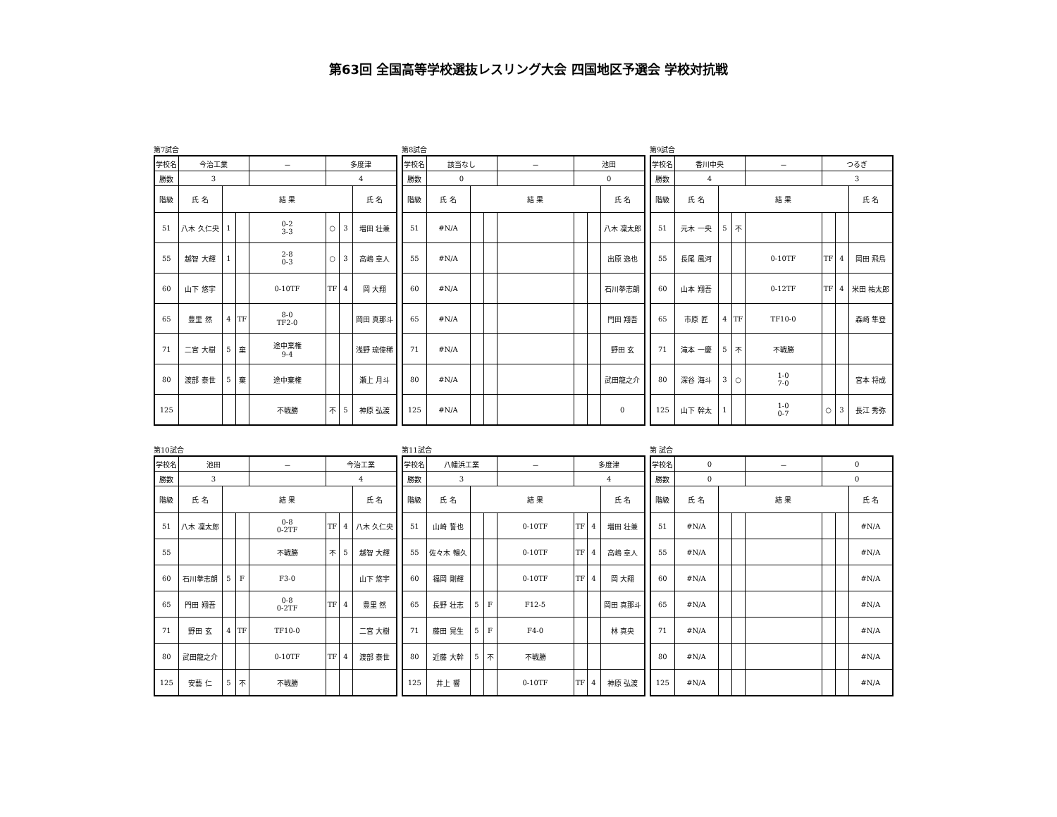第63回 全国高等学校選抜レスリング大会 四国地区予選会 学校対抗戦
第7試合
| 学校名 | 今治工業 | | | － | 多度津 | | |
| 勝数 | 3 | | | | 4 | | |
| 階級 | 氏 名 | 結 果 | | | | | 氏 名 |
| 51 | 八木 久仁央 | 1 | | 0-2 3-3 | ○ | 3 | 増田 壮兼 |
| 55 | 越智 大輝 | 1 | | 2-8 0-3 | ○ | 3 | 高嶋 章人 |
| 60 | 山下 悠宇 | | | 0-10TF | TF | 4 | 岡 大翔 |
| 65 | 豊里 然 | 4 | TF | 8-0 TF2-0 | | | 岡田 真那斗 |
| 71 | 二宮 大樹 | 5 | 棄 | 途中棄権 9-4 | | | 浅野 琉偉稀 |
| 80 | 渡部 泰世 | 5 | 棄 | 途中棄権 | | | 瀬上 月斗 |
| 125 | | | | 不戦勝 | 不 | 5 | 神原 弘渡 |
第8試合
| 学校名 | 該当なし | | | － | 池田 | | |
| 勝数 | 0 | | | | 0 | | |
| 階級 | 氏 名 | 結 果 | | | | | 氏 名 |
| 51 | #N/A | | | | | | 八木 凜太郎 |
| 55 | #N/A | | | | | | 出原 逸也 |
| 60 | #N/A | | | | | | 石川拳志朗 |
| 65 | #N/A | | | | | | 門田 翔吾 |
| 71 | #N/A | | | | | | 野田 玄 |
| 80 | #N/A | | | | | | 武田龍之介 |
| 125 | #N/A | | | | | | 0 |
第9試合
| 学校名 | 香川中央 | | | － | つるぎ | | |
| 勝数 | 4 | | | | 3 | | |
| 階級 | 氏 名 | 結 果 | | | | | 氏 名 |
| 51 | 元木 一央 | 5 | 不 | | | | |
| 55 | 長尾 風河 | | | 0-10TF | TF | 4 | 岡田 飛鳥 |
| 60 | 山本 翔吾 | | | 0-12TF | TF | 4 | 米田 祐太郎 |
| 65 | 市原 匠 | 4 | TF | TF10-0 | | | 森崎 隼登 |
| 71 | 滝本 一慶 | 5 | 不 | 不戦勝 | | | |
| 80 | 深谷 海斗 | 3 | ○ | 1-0 7-0 | | | 宮本 将成 |
| 125 | 山下 幹太 | 1 | | 1-0 0-7 | ○ | 3 | 長江 秀弥 |
第10試合
| 学校名 | 池田 | | | － | 今治工業 | | |
| 勝数 | 3 | | | | 4 | | |
| 階級 | 氏 名 | 結 果 | | | | | 氏 名 |
| 51 | 八木 凜太郎 | | | 0-8 0-2TF | TF | 4 | 八木 久仁央 |
| 55 | | | | 不戦勝 | 不 | 5 | 越智 大輝 |
| 60 | 石川拳志朗 | 5 | F | F3-0 | | | 山下 悠宇 |
| 65 | 門田 翔吾 | | | 0-8 0-2TF | TF | 4 | 豊里 然 |
| 71 | 野田 玄 | 4 | TF | TF10-0 | | | 二宮 大樹 |
| 80 | 武田龍之介 | | | 0-10TF | TF | 4 | 渡部 泰世 |
| 125 | 安藝 仁 | 5 | 不 | 不戦勝 | | | |
第11試合
| 学校名 | 八幡浜工業 | | | － | 多度津 | | |
| 勝数 | 3 | | | | 4 | | |
| 階級 | 氏 名 | 結 果 | | | | | 氏 名 |
| 51 | 山崎 誓也 | | | 0-10TF | TF | 4 | 増田 壮兼 |
| 55 | 佐々木 暢久 | | | 0-10TF | TF | 4 | 高嶋 章人 |
| 60 | 福岡 剛輝 | | | 0-10TF | TF | 4 | 岡 大翔 |
| 65 | 長野 壮志 | 5 | F | F12-5 | | | 岡田 真那斗 |
| 71 | 藤田 晃生 | 5 | F | F4-0 | | | 林 真央 |
| 80 | 近藤 大幹 | 5 | 不 | 不戦勝 | | | |
| 125 | 井上 響 | | | 0-10TF | TF | 4 | 神原 弘渡 |
第 試合
| 学校名 | 0 | | | － | 0 | | |
| 勝数 | 0 | | | | 0 | | |
| 階級 | 氏 名 | 結 果 | | | | | 氏 名 |
| 51 | #N/A | | | | | | #N/A |
| 55 | #N/A | | | | | | #N/A |
| 60 | #N/A | | | | | | #N/A |
| 65 | #N/A | | | | | | #N/A |
| 71 | #N/A | | | | | | #N/A |
| 80 | #N/A | | | | | | #N/A |
| 125 | #N/A | | | | | | #N/A |